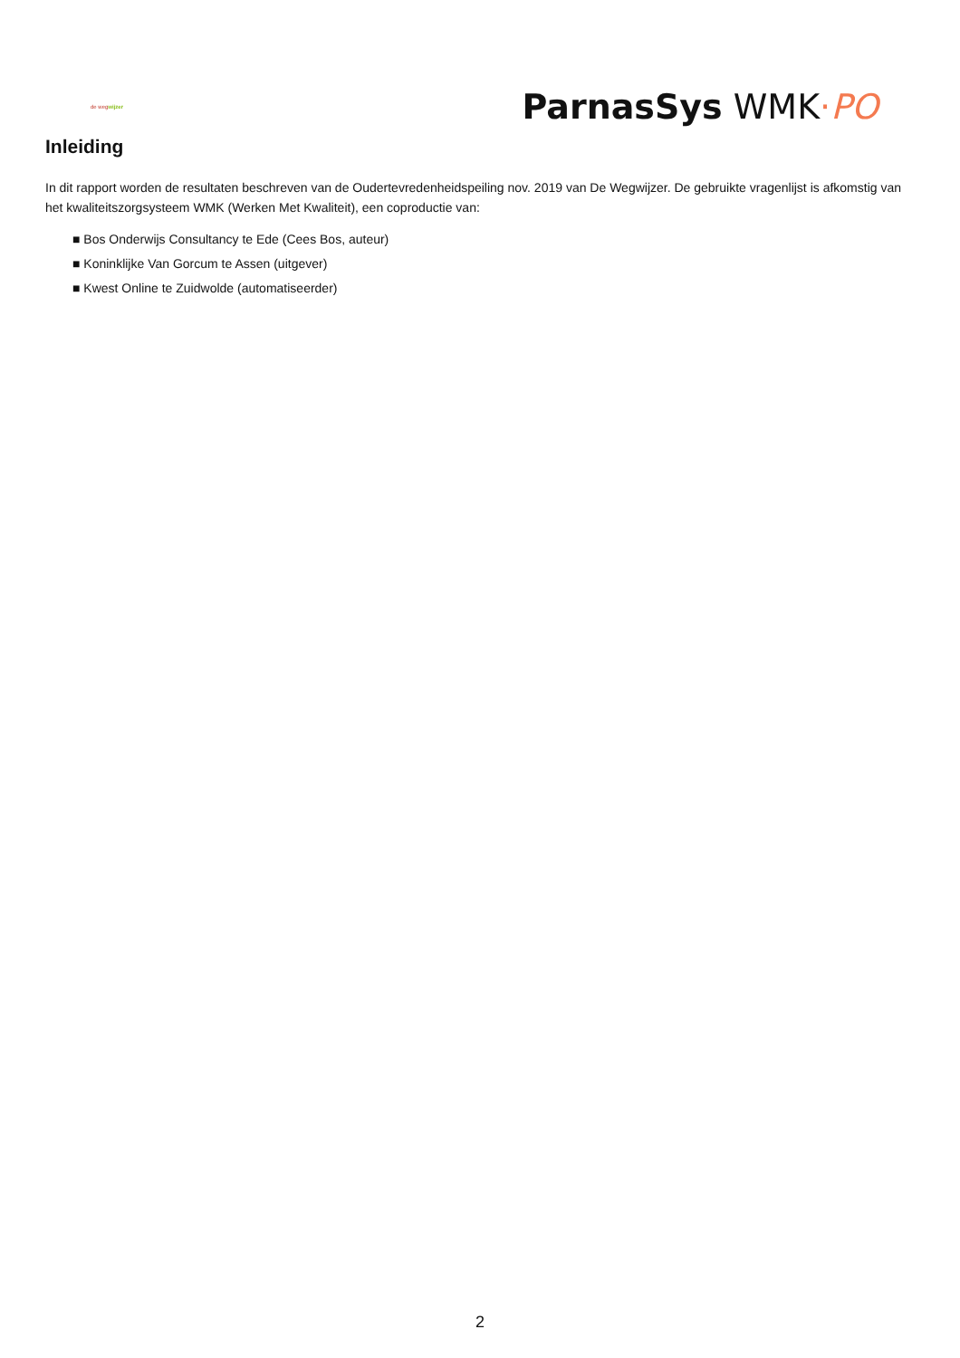de wegwijzer
ParnasSys WMK·PO
Inleiding
In dit rapport worden de resultaten beschreven van de Oudertevredenheidspeiling nov. 2019 van De Wegwijzer. De gebruikte vragenlijst is afkomstig van het kwaliteitszorgsysteem WMK (Werken Met Kwaliteit), een coproductie van:
■ Bos Onderwijs Consultancy te Ede (Cees Bos, auteur)
■ Koninklijke Van Gorcum te Assen (uitgever)
■ Kwest Online te Zuidwolde (automatiseerder)
2